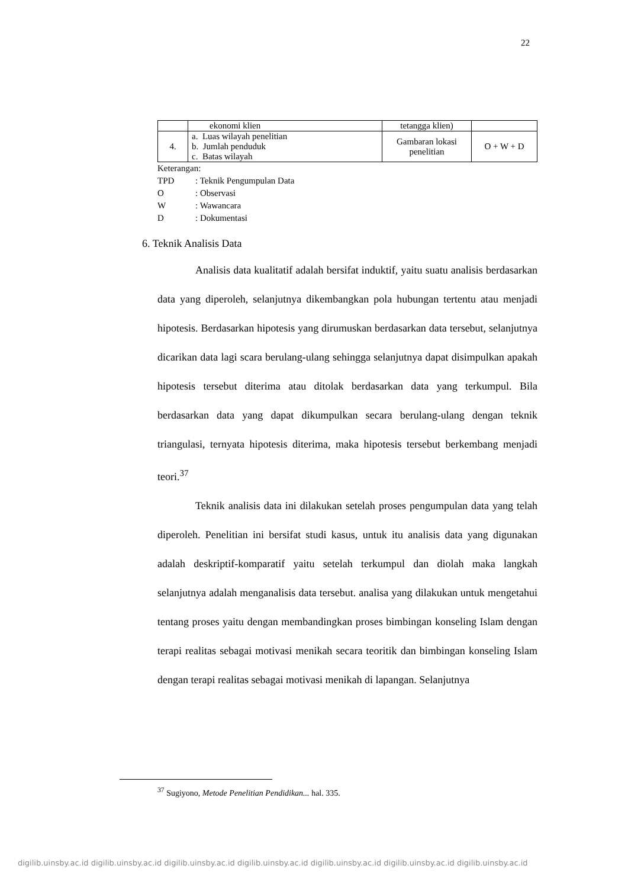22
| | ekonomi klien | tetangga klien) | |
| 4. | a. Luas wilayah penelitian b. Jumlah penduduk c. Batas wilayah | Gambaran lokasi penelitian | O + W + D |
Keterangan:
TPD: Teknik Pengumpulan Data
O: Observasi
W: Wawancara
D: Dokumentasi
6. Teknik Analisis Data
Analisis data kualitatif adalah bersifat induktif, yaitu suatu analisis berdasarkan data yang diperoleh, selanjutnya dikembangkan pola hubungan tertentu atau menjadi hipotesis. Berdasarkan hipotesis yang dirumuskan berdasarkan data tersebut, selanjutnya dicarikan data lagi scara berulang-ulang sehingga selanjutnya dapat disimpulkan apakah hipotesis tersebut diterima atau ditolak berdasarkan data yang terkumpul. Bila berdasarkan data yang dapat dikumpulkan secara berulang-ulang dengan teknik triangulasi, ternyata hipotesis diterima, maka hipotesis tersebut berkembang menjadi teori.<sup>37</sup>
Teknik analisis data ini dilakukan setelah proses pengumpulan data yang telah diperoleh. Penelitian ini bersifat studi kasus, untuk itu analisis data yang digunakan adalah deskriptif-komparatif yaitu setelah terkumpul dan diolah maka langkah selanjutnya adalah menganalisis data tersebut. analisa yang dilakukan untuk mengetahui tentang proses yaitu dengan membandingkan proses bimbingan konseling Islam dengan terapi realitas sebagai motivasi menikah secara teoritik dan bimbingan konseling Islam dengan terapi realitas sebagai motivasi menikah di lapangan. Selanjutnya
<sup>37</sup> Sugiyono, Metode Penelitian Pendidikan... hal. 335.
digilib.uinsby.ac.id digilib.uinsby.ac.id digilib.uinsby.ac.id digilib.uinsby.ac.id digilib.uinsby.ac.id digilib.uinsby.ac.id digilib.uinsby.ac.id